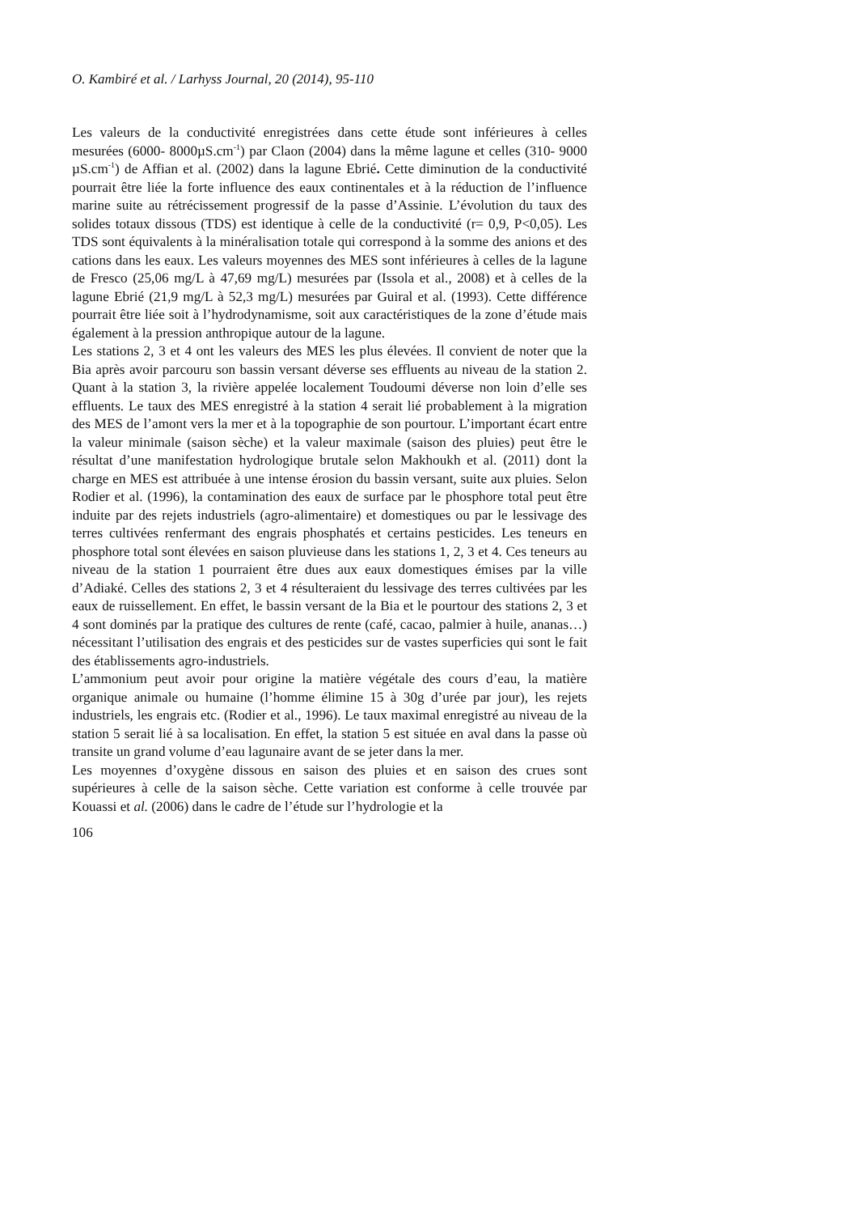O. Kambiré et al. / Larhyss Journal, 20 (2014), 95-110
Les valeurs de la conductivité enregistrées dans cette étude sont inférieures à celles mesurées (6000- 8000µS.cm<sup>-1</sup>) par Claon (2004) dans la même lagune et celles (310- 9000 µS.cm<sup>-1</sup>) de Affian et al. (2002) dans la lagune Ebrié. Cette diminution de la conductivité pourrait être liée la forte influence des eaux continentales et à la réduction de l’influence marine suite au rétrécissement progressif de la passe d’Assinie. L’évolution du taux des solides totaux dissous (TDS) est identique à celle de la conductivité (r= 0,9, P<0,05). Les TDS sont équivalents à la minéralisation totale qui correspond à la somme des anions et des cations dans les eaux. Les valeurs moyennes des MES sont inférieures à celles de la lagune de Fresco (25,06 mg/L à 47,69 mg/L) mesurées par (Issola et al., 2008) et à celles de la lagune Ebrié (21,9 mg/L à 52,3 mg/L) mesurées par Guiral et al. (1993). Cette différence pourrait être liée soit à l’hydrodynamisme, soit aux caractéristiques de la zone d’étude mais également à la pression anthropique autour de la lagune.
Les stations 2, 3 et 4 ont les valeurs des MES les plus élevées. Il convient de noter que la Bia après avoir parcouru son bassin versant déverse ses effluents au niveau de la station 2. Quant à la station 3, la rivière appelée localement Toudoumi déverse non loin d’elle ses effluents. Le taux des MES enregistré à la station 4 serait lié probablement à la migration des MES de l’amont vers la mer et à la topographie de son pourtour. L’important écart entre la valeur minimale (saison sèche) et la valeur maximale (saison des pluies) peut être le résultat d’une manifestation hydrologique brutale selon Makhoukh et al. (2011) dont la charge en MES est attribuée à une intense érosion du bassin versant, suite aux pluies. Selon Rodier et al. (1996), la contamination des eaux de surface par le phosphore total peut être induite par des rejets industriels (agro-alimentaire) et domestiques ou par le lessivage des terres cultivées renfermant des engrais phosphatés et certains pesticides. Les teneurs en phosphore total sont élevées en saison pluvieuse dans les stations 1, 2, 3 et 4. Ces teneurs au niveau de la station 1 pourraient être dues aux eaux domestiques émises par la ville d’Adiaké. Celles des stations 2, 3 et 4 résulteraient du lessivage des terres cultivées par les eaux de ruissellement. En effet, le bassin versant de la Bia et le pourtour des stations 2, 3 et 4 sont dominés par la pratique des cultures de rente (café, cacao, palmier à huile, ananas…) nécessitant l’utilisation des engrais et des pesticides sur de vastes superficies qui sont le fait des établissements agro-industriels.
L’ammonium peut avoir pour origine la matière végétale des cours d’eau, la matière organique animale ou humaine (l’homme élimine 15 à 30g d’urée par jour), les rejets industriels, les engrais etc. (Rodier et al., 1996). Le taux maximal enregistré au niveau de la station 5 serait lié à sa localisation. En effet, la station 5 est située en aval dans la passe où transite un grand volume d’eau lagunaire avant de se jeter dans la mer.
Les moyennes d’oxygène dissous en saison des pluies et en saison des crues sont supérieures à celle de la saison sèche. Cette variation est conforme à celle trouvée par Kouassi et al. (2006) dans le cadre de l’étude sur l’hydrologie et la
106